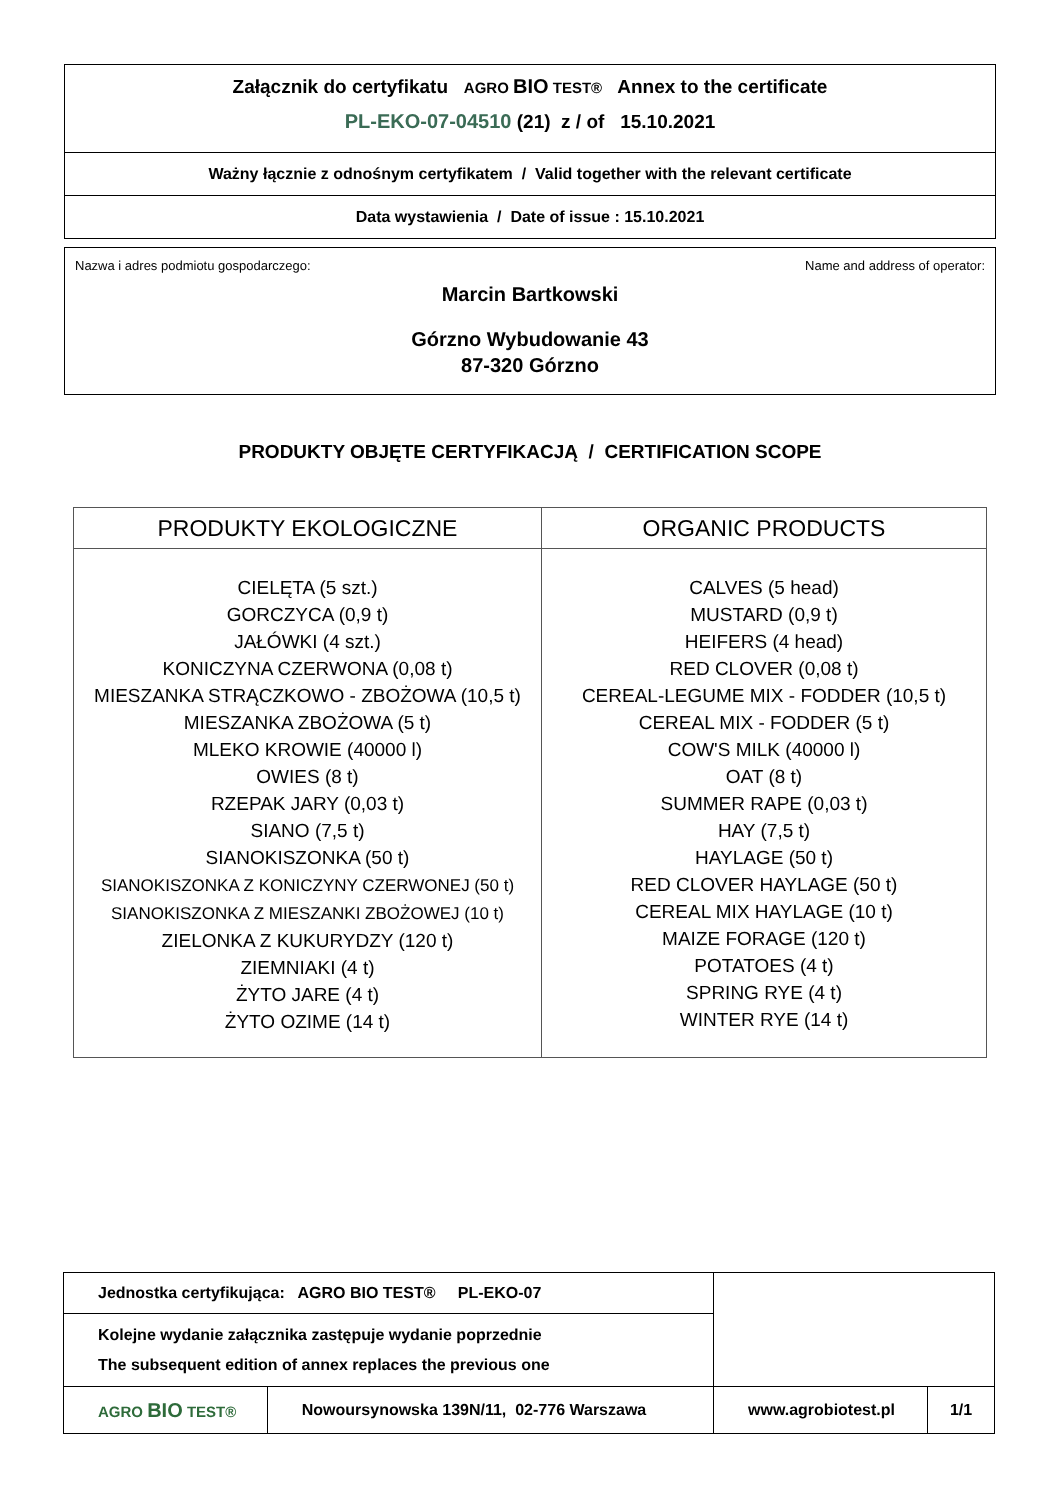Załącznik do certyfikatu AGRO BIO TEST® Annex to the certificate
PL-EKO-07-04510 (21) z / of 15.10.2021
Ważny łącznie z odnośnym certyfikatem / Valid together with the relevant certificate
Data wystawienia / Date of issue : 15.10.2021
Nazwa i adres podmiotu gospodarczego: Name and address of operator:
Marcin Bartkowski
Górzno Wybudowanie 43
87-320 Górzno
PRODUKTY OBJĘTE CERTYFIKACJĄ / CERTIFICATION SCOPE
| PRODUKTY EKOLOGICZNE | ORGANIC PRODUCTS |
| --- | --- |
| CIELĘTA (5 szt.) GORCZYCA (0,9 t) JAŁÓWKI (4 szt.) KONICZYNA CZERWONA (0,08 t) MIESZANKA STRĄCZKOWO - ZBOŻOWA (10,5 t) MIESZANKA ZBOŻOWA (5 t) MLEKO KROWIE (40000 l) OWIES (8 t) RZEPAK JARY (0,03 t) SIANO (7,5 t) SIANOKISZONKA (50 t) SIANOKISZONKA Z KONICZYNY CZERWONEJ (50 t) SIANOKISZONKA Z MIESZANKI ZBOŻOWEJ (10 t) ZIELONKA Z KUKURYDZY (120 t) ZIEMNIAKI (4 t) ŻYTO JARE (4 t) ŻYTO OZIME (14 t) | CALVES (5 head) MUSTARD (0,9 t) HEIFERS (4 head) RED CLOVER (0,08 t) CEREAL-LEGUME MIX - FODDER (10,5 t) CEREAL MIX - FODDER (5 t) COW'S MILK (40000 l) OAT (8 t) SUMMER RAPE (0,03 t) HAY (7,5 t) HAYLAGE (50 t) RED CLOVER HAYLAGE (50 t) CEREAL MIX HAYLAGE (10 t) MAIZE FORAGE (120 t) POTATOES (4 t) SPRING RYE (4 t) WINTER RYE (14 t) |
| Jednostka certyfikująca: AGRO BIO TEST® PL-EKO-07 | | | |
| Kolejne wydanie załącznika zastępuje wydanie poprzednie The subsequent edition of annex replaces the previous one | | | |
| AGRO BIO TEST® | Nowoursynowska 139N/11, 02-776 Warszawa | www.agrobiotest.pl | 1/1 |